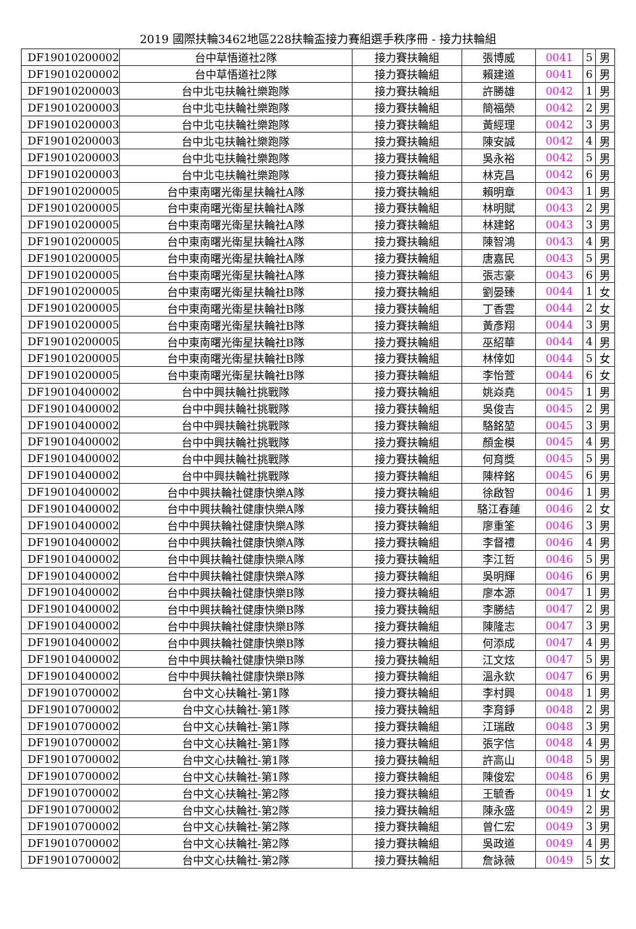2019 國際扶輪3462地區228扶輪盃接力賽組選手秩序冊 - 接力扶輪組
| DF19010200002 | 台中草悟道社2隊 | 接力賽扶輪組 | 張博威 | 0041 | 5 | 男 |
| DF19010200002 | 台中草悟道社2隊 | 接力賽扶輪組 | 賴建道 | 0041 | 6 | 男 |
| DF19010200003 | 台中北屯扶輪社樂跑隊 | 接力賽扶輪組 | 許勝雄 | 0042 | 1 | 男 |
| DF19010200003 | 台中北屯扶輪社樂跑隊 | 接力賽扶輪組 | 簡福榮 | 0042 | 2 | 男 |
| DF19010200003 | 台中北屯扶輪社樂跑隊 | 接力賽扶輪組 | 黃經理 | 0042 | 3 | 男 |
| DF19010200003 | 台中北屯扶輪社樂跑隊 | 接力賽扶輪組 | 陳安誠 | 0042 | 4 | 男 |
| DF19010200003 | 台中北屯扶輪社樂跑隊 | 接力賽扶輪組 | 吳永裕 | 0042 | 5 | 男 |
| DF19010200003 | 台中北屯扶輪社樂跑隊 | 接力賽扶輪組 | 林克昌 | 0042 | 6 | 男 |
| DF19010200005 | 台中東南曙光衛星扶輪社A隊 | 接力賽扶輪組 | 賴明章 | 0043 | 1 | 男 |
| DF19010200005 | 台中東南曙光衛星扶輪社A隊 | 接力賽扶輪組 | 林明賦 | 0043 | 2 | 男 |
| DF19010200005 | 台中東南曙光衛星扶輪社A隊 | 接力賽扶輪組 | 林建銘 | 0043 | 3 | 男 |
| DF19010200005 | 台中東南曙光衛星扶輪社A隊 | 接力賽扶輪組 | 陳智鴻 | 0043 | 4 | 男 |
| DF19010200005 | 台中東南曙光衛星扶輪社A隊 | 接力賽扶輪組 | 唐嘉民 | 0043 | 5 | 男 |
| DF19010200005 | 台中東南曙光衛星扶輪社A隊 | 接力賽扶輪組 | 張志豪 | 0043 | 6 | 男 |
| DF19010200005 | 台中東南曙光衛星扶輪社B隊 | 接力賽扶輪組 | 劉晏臻 | 0044 | 1 | 女 |
| DF19010200005 | 台中東南曙光衛星扶輪社B隊 | 接力賽扶輪組 | 丁香雲 | 0044 | 2 | 女 |
| DF19010200005 | 台中東南曙光衛星扶輪社B隊 | 接力賽扶輪組 | 黃彥翔 | 0044 | 3 | 男 |
| DF19010200005 | 台中東南曙光衛星扶輪社B隊 | 接力賽扶輪組 | 巫紹華 | 0044 | 4 | 男 |
| DF19010200005 | 台中東南曙光衛星扶輪社B隊 | 接力賽扶輪組 | 林倖如 | 0044 | 5 | 女 |
| DF19010200005 | 台中東南曙光衛星扶輪社B隊 | 接力賽扶輪組 | 李怡萱 | 0044 | 6 | 女 |
| DF19010400002 | 台中中興扶輪社挑戰隊 | 接力賽扶輪組 | 姚焱堯 | 0045 | 1 | 男 |
| DF19010400002 | 台中中興扶輪社挑戰隊 | 接力賽扶輪組 | 吳俊吉 | 0045 | 2 | 男 |
| DF19010400002 | 台中中興扶輪社挑戰隊 | 接力賽扶輪組 | 駱銘堃 | 0045 | 3 | 男 |
| DF19010400002 | 台中中興扶輪社挑戰隊 | 接力賽扶輪組 | 顏金模 | 0045 | 4 | 男 |
| DF19010400002 | 台中中興扶輪社挑戰隊 | 接力賽扶輪組 | 何育獎 | 0045 | 5 | 男 |
| DF19010400002 | 台中中興扶輪社挑戰隊 | 接力賽扶輪組 | 陳梓銘 | 0045 | 6 | 男 |
| DF19010400002 | 台中中興扶輪社健康快樂A隊 | 接力賽扶輪組 | 徐啟智 | 0046 | 1 | 男 |
| DF19010400002 | 台中中興扶輪社健康快樂A隊 | 接力賽扶輪組 | 駱江春蓮 | 0046 | 2 | 女 |
| DF19010400002 | 台中中興扶輪社健康快樂A隊 | 接力賽扶輪組 | 廖重筌 | 0046 | 3 | 男 |
| DF19010400002 | 台中中興扶輪社健康快樂A隊 | 接力賽扶輪組 | 李督禮 | 0046 | 4 | 男 |
| DF19010400002 | 台中中興扶輪社健康快樂A隊 | 接力賽扶輪組 | 李江哲 | 0046 | 5 | 男 |
| DF19010400002 | 台中中興扶輪社健康快樂A隊 | 接力賽扶輪組 | 吳明輝 | 0046 | 6 | 男 |
| DF19010400002 | 台中中興扶輪社健康快樂B隊 | 接力賽扶輪組 | 廖本源 | 0047 | 1 | 男 |
| DF19010400002 | 台中中興扶輪社健康快樂B隊 | 接力賽扶輪組 | 李勝結 | 0047 | 2 | 男 |
| DF19010400002 | 台中中興扶輪社健康快樂B隊 | 接力賽扶輪組 | 陳隆志 | 0047 | 3 | 男 |
| DF19010400002 | 台中中興扶輪社健康快樂B隊 | 接力賽扶輪組 | 何添成 | 0047 | 4 | 男 |
| DF19010400002 | 台中中興扶輪社健康快樂B隊 | 接力賽扶輪組 | 江文炫 | 0047 | 5 | 男 |
| DF19010400002 | 台中中興扶輪社健康快樂B隊 | 接力賽扶輪組 | 溫永欽 | 0047 | 6 | 男 |
| DF19010700002 | 台中文心扶輪社-第1隊 | 接力賽扶輪組 | 李村興 | 0048 | 1 | 男 |
| DF19010700002 | 台中文心扶輪社-第1隊 | 接力賽扶輪組 | 李育錚 | 0048 | 2 | 男 |
| DF19010700002 | 台中文心扶輪社-第1隊 | 接力賽扶輪組 | 江瑞啟 | 0048 | 3 | 男 |
| DF19010700002 | 台中文心扶輪社-第1隊 | 接力賽扶輪組 | 張字信 | 0048 | 4 | 男 |
| DF19010700002 | 台中文心扶輪社-第1隊 | 接力賽扶輪組 | 許高山 | 0048 | 5 | 男 |
| DF19010700002 | 台中文心扶輪社-第1隊 | 接力賽扶輪組 | 陳俊宏 | 0048 | 6 | 男 |
| DF19010700002 | 台中文心扶輪社-第2隊 | 接力賽扶輪組 | 王毓香 | 0049 | 1 | 女 |
| DF19010700002 | 台中文心扶輪社-第2隊 | 接力賽扶輪組 | 陳永盛 | 0049 | 2 | 男 |
| DF19010700002 | 台中文心扶輪社-第2隊 | 接力賽扶輪組 | 曾仁宏 | 0049 | 3 | 男 |
| DF19010700002 | 台中文心扶輪社-第2隊 | 接力賽扶輪組 | 吳政道 | 0049 | 4 | 男 |
| DF19010700002 | 台中文心扶輪社-第2隊 | 接力賽扶輪組 | 詹詠薇 | 0049 | 5 | 女 |